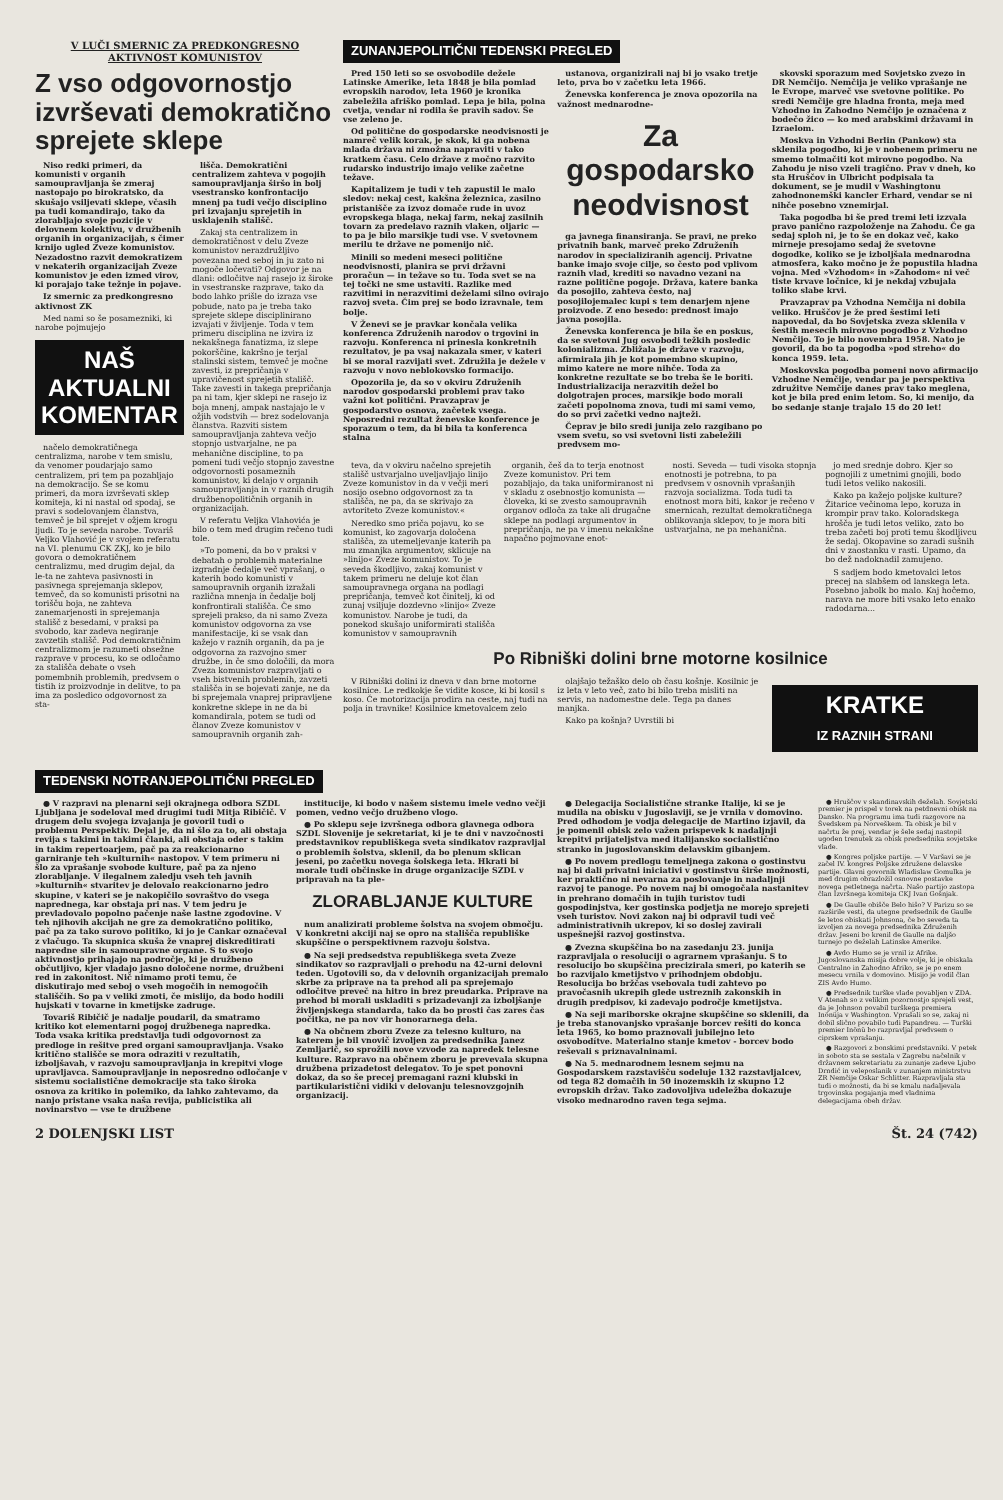V LUČI SMERNIC ZA PREDKONGRESNO AKTIVNOST KOMUNISTOV
Z vso odgovornostjo izvrševati demokratično sprejete sklepe
Niso redki primeri, da komunisti v organih samoupravljanja še zmeraj nastopajo po birokratsko, da skušajo vsiljevati sklepe, včasih pa tudi komandirajo, tako da zlorabljajo svoje pozicije v delovnem kolektivu, v družbenih organih in organizacijah, s čimer krnijo ugled Zveze komunistov. Nezadostno razvit demokratizem v nekaterih organizacijah Zveze komunistov je eden izmed virov, ki porajajo take težnje in pojave.
Iz smernic za predkongresno aktivnost ZK
Med nami so še posamezniki, ki narobe pojmujejo
NAŠ AKTUALNI KOMENTAR
načelo demokratičnega centralizma, narobe v tem smislu, da venomer poudarjajo samo centralizem, pri tem pa pozabljajo na demokracijo. Še se komu primeri, da mora izvrševati sklep komiteja, ki ni nastal od spodaj, se pravi s sodelovanjem članstva, temveč je bil sprejet v ožjem krogu ljudi. To je seveda narobe. Tovariš Veljko Vlahović je v svojem referatu na VI. plenumu CK ZKJ, ko je bilo govora o demokratičnem centralizmu, med drugim dejal, da le-ta ne zahteva pasivnosti in pasivnega sprejemanja sklepov, temveč, da so komunisti prisotni na torišču boja, ne zahteva zanemarjenosti in sprejemanja stališč z besedami, v praksi pa svobodo, kar zadeva negiranje zavzetih stališč. Pod demokratičnim centralizmom je razumeti obsežne razprave v procesu, ko se odločamo za stališča debate o vseh pomembnih problemih, predvsem o tistih iz proizvodnje in delitve, to pa ima za posledico odgovornost za sta-
lišča. Demokratični centralizem zahteva v pogojih samoupravljanja širšo in bolj vsestransko konfrontacijo mnenj pa tudi večjo disciplino pri izvajanju sprejetih in usklajenih stališč.
Zakaj sta centralizem in demokratičnost v delu Zveze komunistov nerazdružljivo povezana med seboj in ju zato ni mogoče ločevati? Odgovor je na dlani: odločitve naj rasejo iz široke in vsestranske razprave, tako da bodo lahko prišle do izraza vse pobude, nato pa je treba tako sprejete sklepe disciplinirano izvajati v življenje. Toda v tem primeru disciplina ne izvira iz nekakšnega fanatizma, iz slepe pokorščine, kakršno je terjal stalinski sistem, temveč je močne zavesti, iz prepričanja v upravičenost sprejetih stališč. Take zavesti in takega prepričanja pa ni tam, kjer sklepi ne rasejo iz boja mnenj, ampak nastajajo le v ožjih vodstvih — brez sodelovanja članstva. Razviti sistem samoupravljanja zahteva večjo stopnjo ustvarjalne, ne pa mehanične discipline, to pa pomeni tudi večjo stopnjo zavestne odgovornosti posameznih komunistov, ki delajo v organih samoupravljanja in v raznih drugih družbenopolitičnih organih in organizacijah.
V referatu Veljka Vlahovića je bilo o tem med drugim rečeno tudi tole.
»To pomeni, da bo v praksi v debatah o problemih materialne izgradnje čedalje več vprašanj, o katerih bodo komunisti v samoupravnih organih izražali različna mnenja in čedalje bolj konfrontirali stališča. Če smo sprejeli prakso, da ni samo Zveza komunistov odgovorna za vse manifestacije, ki se vsak dan kažejo v raznih organih, da pa je odgovorna za razvojno smer družbe, in če smo določili, da mora Zveza komunistov razpravljati o vseh bistvenih problemih, zavzeti stališča in se bojevati zanje, ne da bi sprejemala vnaprej pripravljene konkretne sklepe in ne da bi komandirala, potem se tudi od članov Zveze komunistov v samoupravnih organih zah-
ZUNANJEPOLITIČNI TEDENSKI PREGLED
Pred 150 leti so se osvobodile dežele Latinske Amerike, leta 1848 je bila pomlad evropskih narodov, leta 1960 je kronika zabeležila afriško pomlad. Lepa je bila, polna cvetja, vendar ni rodila še pravih sadov. Še vse zeleno je.
Od politične do gospodarske neodvisnosti je namreč velik korak, je skok, ki ga nobena mlada država ni zmožna napraviti v tako kratkem času. Celo države z močno razvito rudarsko industrijo imajo velike začetne težave.
Kapitalizem je tudi v teh zapustil le malo sledov: nekaj cest, kakšna železnica, zasilno pristanišče za izvoz domače rude in uvoz evropskega blaga, nekaj farm, nekaj zasilnih tovarn za predelavo raznih vlaken, oljaric — to pa je bilo marsikje tudi vse. V svetovnem merilu te države ne pomenijo nič.
Minili so medeni meseci politične neodvisnosti, planira se prvi državni proračun — in težave so tu. Toda svet se na tej točki ne sme ustaviti. Razlike med razvitimi in nerazvitimi deželami silno ovirajo razvoj sveta. Čim prej se bodo izravnale, tem bolje.
V Ženevi se je pravkar končala velika konferenca Združenih narodov o trgovini in razvoju. Konferenca ni prinesla konkretnih rezultatov, je pa vsaj nakazala smer, v kateri bi se moral razvijati svet. Združila je dežele v razvoju v novo neblokovsko formacijo.
Opozorila je, da so v okviru Združenih narodov gospodarski problemi prav tako važni kot politični. Pravzaprav je gospodarstvo osnova, začetek vsega. Neposredni rezultat ženevske konference je sporazum o tem, da bi bila ta konferenca stalna
ustanova, organizirali naj bi jo vsako tretje leto, prva bo v začetku leta 1966.
Ženevska konferenca je znova opozorila na važnost mednarodne-
Za gospodarsko neodvisnost
ga javnega finansiranja. Se pravi, ne preko privatnih bank, marveč preko Združenih narodov in specializiranih agencij. Privatne banke imajo svoje cilje, so često pod vplivom raznih vlad, krediti so navadno vezani na razne politične pogoje. Država, katere banka da posojilo, zahteva često, naj posojilojemalec kupi s tem denarjem njene proizvode. Z eno besedo: prednost imajo javna posojila.
Ženevska konferenca je bila še en poskus, da se svetovni Jug osvobodi težkih posledic kolonializma. Zbližala je države v razvoju, afirmirala jih je kot pomembno skupino, mimo katere ne more nihče. Toda za konkretne rezultate se bo treba še le boriti. Industrializacija nerazvitih dežel bo dolgotrajen proces, marsikje bodo morali začeti popolnoma znova, tudi mi sami vemo, do so prvi začetki vedno najteži.
Čeprav je bilo sredi junija zelo razgibano po vsem svetu, so vsi svetovni listi zabeležili predvsem mo-
skovski sporazum med Sovjetsko zvezo in DR Nemčijo. Nemčija je veliko vprašanje ne le Evrope, marveč vse svetovne politike. Po sredi Nemčije gre hladna fronta, meja med Vzhodno in Zahodno Nemčijo je označena z bodečo žico — ko med arabskimi državami in Izraelom.
Moskva in Vzhodni Berlin (Pankow) sta sklenila pogodbo, ki je v nobenem primeru ne smemo tolmačiti kot mirovno pogodbo. Na Zahodu je niso vzeli tragično. Prav v dneh, ko sta Hruščov in Ulbricht podpisala ta dokument, se je mudil v Washingtonu zahodnonemški kancler Erhard, vendar se ni nihče posebno vznemirjal.
Taka pogodba bi še pred tremi leti izzvala pravo panično razpoloženje na Zahodu. Če ga sedaj sploh ni, je to še en dokaz več, kako mirneje presojamo sedaj že svetovne dogodke, koliko se je izboljšala mednarodna atmosfera, kako močno je že popustila hladna vojna. Med »Vzhodom« in »Zahodom« ni več tiste krvave ločnice, ki je nekdaj vzbujala toliko slabe krvi.
Pravzaprav pa Vzhodna Nemčija ni dobila veliko. Hruščov je že pred šestimi leti napovedal, da bo Sovjetska zveza sklenila v šestih mesecih mirovno pogodbo z Vzhodno Nemčijo. To je bilo novembra 1958. Nato je govoril, da bo ta pogodba »pod streho« do konca 1959. leta.
Moskovska pogodba pomeni novo afirmacijo Vzhodne Nemčije, vendar pa je perspektiva združitve Nemčije danes prav tako meglena, kot je bila pred enim letom. So, ki menijo, da bo sedanje stanje trajalo 15 do 20 let!
teva, da v okviru načelno sprejetih stališč ustvarjalno uveljavljajo linijo Zveze komunistov in da v večji meri nosijo osebno odgovornost za ta stališča, ne pa, da se skrivajo za avtoriteto Zveze komunistov.«
Neredko smo priča pojavu, ko se komunist, ko zagovarja določena stališča, za utemeljevanje katerih pa mu zmanjka argumentov, sklicuje na »linijo« Zveze komunistov. To je seveda škodljivo, zakaj komunist v takem primeru ne deluje kot član samoupravnega organa na podlagi prepričanja, temveč kot činitelj, ki od zunaj vsiljuje dozdevno »linijo« Zveze komunistov. Narobe je tudi, da ponekod skušajo uniformirati stališča komunistov v samoupravnih
organih, češ da to terja enotnost Zveze komunistov. Pri tem pozabljajo, da taka uniformiranost ni v skladu z osebnostjo komunista — človeka, ki se zvesto samoupravnih organov odloča za take ali drugačne sklepe na podlagi argumentov in prepričanja, ne pa v imenu nekakšne napačno pojmovane enot-
nosti. Seveda — tudi visoka stopnja enotnosti je potrebna, to pa predvsem v osnovnih vprašanjih razvoja socializma. Toda tudi ta enotnost mora biti, kakor je rečeno v smernicah, rezultat demokratičnega oblikovanja sklepov, to je mora biti ustvarjalna, ne pa mehanična.
jo med srednje dobro. Kjer so pognojili z umetnimi gnojili, bodo tudi letos veliko nakosili.
Kako pa kažejo poljske kulture? Žitarice večinoma lepo, koruza in krompir prav tako. Koloradskega hrošča je tudi letos veliko, zato bo treba začeti boj proti temu škodljivcu že sedaj. Okopavine so zaradi sušnih dni v zaostanku v rasti. Upamo, da bo dež nadoknadil zamujeno.
S sadjem bodo kmetovalci letos precej na slabšem od lanskega leta. Posebno jabolk bo malo. Kaj hočemo, narava ne more biti vsako leto enako radodarna...
Po Ribniški dolini brne motorne kosilnice
V Ribniški dolini iz dneva v dan brne motorne kosilnice. Le redkokje še vidite koscе, ki bi kosil s koso. Če motorizacija prodira na ceste, naj tudi na polja in travnike! Kosilnice kmetovalcem zelo
olajšajo težaško delo ob času košnje. Kosilnic je iz leta v leto več, zato bi bilo treba misliti na servis, na nadomestne dele. Tega pa danes manjka.
Kako pa košnja? Uvrstili bi
KRATKE
IZ RAZNIH STRANI
TEDENSKI NOTRANJEPOLITIČNI PREGLED
● V razpravi na plenarni seji okrajnega odbora SZDL Ljubljana je sodeloval med drugimi tudi Mitja Ribičič. V drugem delu svojega izvajanja je govoril tudi o problemu Perspektiv. Dejal je, da ni šlo za to, ali obstaja revija s takimi in takimi članki, ali obstaja oder s takim in takim repertoarjem, pač pa za reakcionarno garniranje teh »kulturnih« nastopov. V tem primeru ni šlo za vprašanje svobode kulture, pač pa za njeno zlorabljanje. V ilegalnem zaledju vseh teh javnih »kulturnih« stvaritev je delovalo reakcionarno jedro skupine, v kateri se je nakopičilo sovraštvo do vsega naprednega, kar obstaja pri nas. V tem jedru je prevladovalo popolno pačenje naše lastne zgodovine. V teh njihovih akcijah ne gre za demokratično politiko, pač pa za tako surovo politiko, ki jo je Cankar označeval z vlačugo. Ta skupnica skuša že vnaprej diskreditirati napredne sile in samoupravne organe. S to svojo aktivnostjo prihajajo na področje, ki je družbeno občutljivo, kjer vladajo jasno določene norme, družbeni red in zakonitost. Nič nimamo proti temu, če diskutirajo med seboj o vseh mogočih in nemogočih stališčih. So pa v veliki zmoti, če mislijo, da bodo hodili hujskati v tovarne in kmetijske zadruge.
Tovariš Ribičič je nadalje poudaril, da smatramo kritiko kot elementarni pogoj družbenega napredka. Toda vsaka kritika predstavlja tudi odgovornost za predloge in rešitve pred organi samoupravljanja. Vsako kritično stališče se mora odraziti v rezultatih, izboljšavah, v razvoju samoupravljanja in krepitvi vloge upravljavca. Samoupravljanje in neposredno odločanje v sistemu socialistične demokracije sta tako široka osnova za kritiko in polemiko, da lahko zahtevamo, da nanjo pristane vsaka naša revija, publicistika ali novinarstvo — vse te družbene
institucije, ki bodo v našem sistemu imele vedno večji pomen, vedno večjo družbeno vlogo.
● Po sklepu seje izvršnega odbora glavnega odbora SZDL Slovenije je sekretariat, ki je te dni v navzočnosti predstavnikov republiškega sveta sindikatov razpravljal o problemih šolstva, sklenil, da bo plenum sklican jeseni, po začetku novega šolskega leta. Hkrati bi morale tudi občinske in druge organizacije SZDL v pripravah na ta ple-
ZLORABLJANJE KULTURE
num analizirati probleme šolstva na svojem območju. V konkretni akciji naj se opro na stališča republiške skupščine o perspektivnem razvoju šolstva.
● Na seji predsedstva republiškega sveta Zveze sindikatov so razpravljali o prehodu na 42-urni delovni teden. Ugotovili so, da v delovnih organizacijah premalo skrbe za priprave na ta prehod ali pa sprejemajo odločitve preveč na hitro in brez preudarka. Priprave na prehod bi morali uskladiti s prizadevanji za izboljšanje življenjskega standarda, tako da bo prosti čas zares čas počitka, ne pa nov vir honorarnega dela.
● Na občnem zboru Zveze za telesno kulturo, na katerem je bil vnovič izvoljen za predsednika Janez Zemljarič, so sprožili nove vzvode za napredek telesne kulture. Razpravo na občnem zboru je prevevala skupna družbena prizadetost delegatov. To je spet ponovni dokaz, da so še precej premagani razni klubski in partikularistični vidiki v delovanju telesnovzgojnih organizacij.
● Delegacija Socialistične stranke Italije, ki se je mudila na obisku v Jugoslaviji, se je vrnila v domovino. Pred odhodom je vodja delegacije de Martino izjavil, da je pomenil obisk zelo važen prispevek k nadaljnji krepitvi prijateljstva med italijansko socialistično stranko in jugoslovanskim delavskim gibanjem.
● Po novem predlogu temeljnega zakona o gostinstvu naj bi dali privatni iniciativi v gostinstvu širše možnosti, ker praktično ni nevarna za poslovanje in nadaljnji razvoj te panoge. Po novem naj bi omogočala nastanitev in prehrano domačih in tujih turistov tudi gospodinjstva, ker gostinska podjetja ne morejo sprejeti vseh turistov. Novi zakon naj bi odpravil tudi več administrativnih ukrepov, ki so doslej zavirali uspešnejši razvoj gostinstva.
● Zvezna skupščina bo na zasedanju 23. junija razpravljala o resoluciji o agrarnem vprašanju. S to resolucijo bo skupščina precizirala smeri, po katerih se bo razvijalo kmetijstvo v prihodnjem obdobju. Resolucija bo bržčas vsebovala tudi zahtevo po pravočasnih ukrepih glede ustreznih zakonskih in drugih predpisov, ki zadevajo področje kmetijstva.
● Na seji mariborske okrajne skupščine so sklenili, da je treba stanovanjsko vprašanje borcev rešiti do konca leta 1965, ko bomo praznovali jubilejno leto osvobodítve. Materialno stanje kmetov - borcev bodo reševali s priznavalninami.
● Na 5. mednarodnem lesnem sejmu na Gospodarskem razstavišču sodeluje 132 razstavljalcev, od tega 82 domačih in 50 inozemskih iz skupno 12 evropskih držav. Tako zadovoljiva udeležba dokazuje visoko mednarodno raven tega sejma.
● Hruščov v skandinavskih deželah. Sovjetski premier je prispel v torek na petdnevni obisk na Dansko. Na programu ima tudi razgovore na Švedskem pa Norveškem. Ta obisk je bil v načrtu že prej, vendar je šele sedaj nastopil ugoden trenutek za obisk predsednika sovjetske vlade.
● Kongres poljske partije. — V Varšavi se je začel IV. kongres Poljske združene delavske partije. Glavni govornik Wladislaw Gomulka je med drugim obrazložil osnovne postavke novega petletnega načrta. Našo partijo zastopa član Izvršnega komiteja CKJ Ivan Gošnjak.
● De Gaulle obišče Belo hišo? V Parizu so se razširile vesti, da utegne predsednik de Gaulle še letos obiskati Johnsona, če bo seveda ta izvoljen za novega predsednika Združenih držav. Jeseni bo krenil de Gaulle na daljšo turnejo po deželah Latinske Amerike.
● Avdo Humo se je vrnil iz Afrike. Jugoslovanska misija dobre volje, ki je obiskala Centralno in Zahodno Afriko, se je po enem mesecu vrnila v domovino. Misijo je vodil član ZIS Avdo Humo.
● Predsednik turške vlade povabljen v ZDA. V Atenah so z velikim pozornostjo sprejeli vest, da je Johnson povabil turškega premiera Inönüja v Washington. Vprašali so se, zakaj ni dobil slično povabilo tudi Papandreu. — Turški premier Inönü bo razpravljal predvsem o ciprskem vprašanju.
● Razgovori z bonskimi predstavniki. V petek in soboto sta se sestala v Zagrebu načelnik v državnem sekretariatu za zunanje zadeve Ljubo Drndić in veleposlanik v zunanjem ministrstvu ZR Nemčije Oskar Schlitter. Razpravljala sta tudi o možnosti, da bi se kmalu nadaljevala trgovinska pogajanja med vladnima delegacijama obeh držav.
2 DOLENJSKI LIST Št. 24 (742)